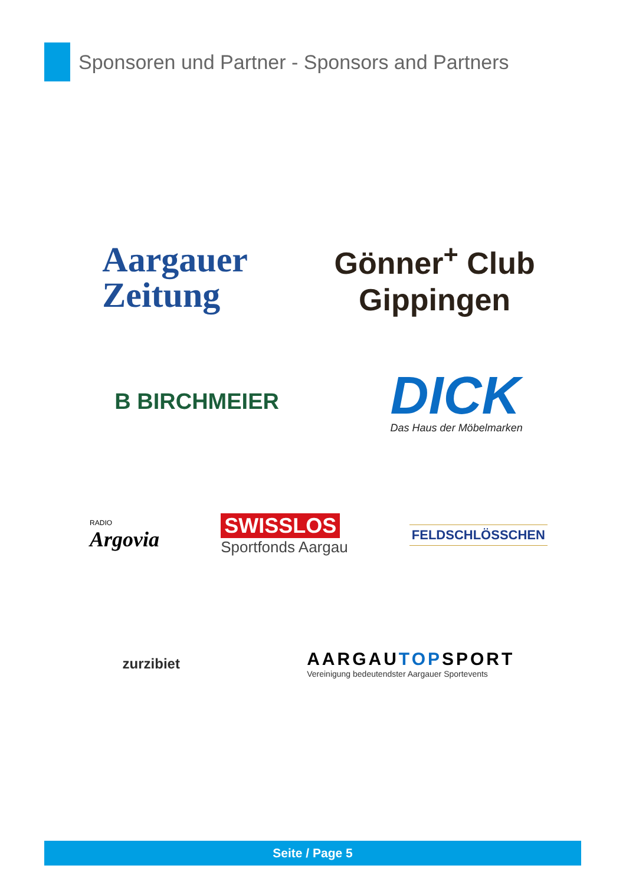Sponsoren und Partner - Sponsors and Partners
Aargauer
Zeitung
Gönner<sup>+</sup> Club
Gippingen
B BIRCHMEIER
DICK
Das Haus der Möbelmarken
RADIO
Argovia
SWISSLOS
Sportfonds Aargau
FELDSCHLÖSSCHEN
zurzibiet
AARGAUTOPSPORT
Vereinigung bedeutendster Aargauer Sportevents
Seite / Page 5